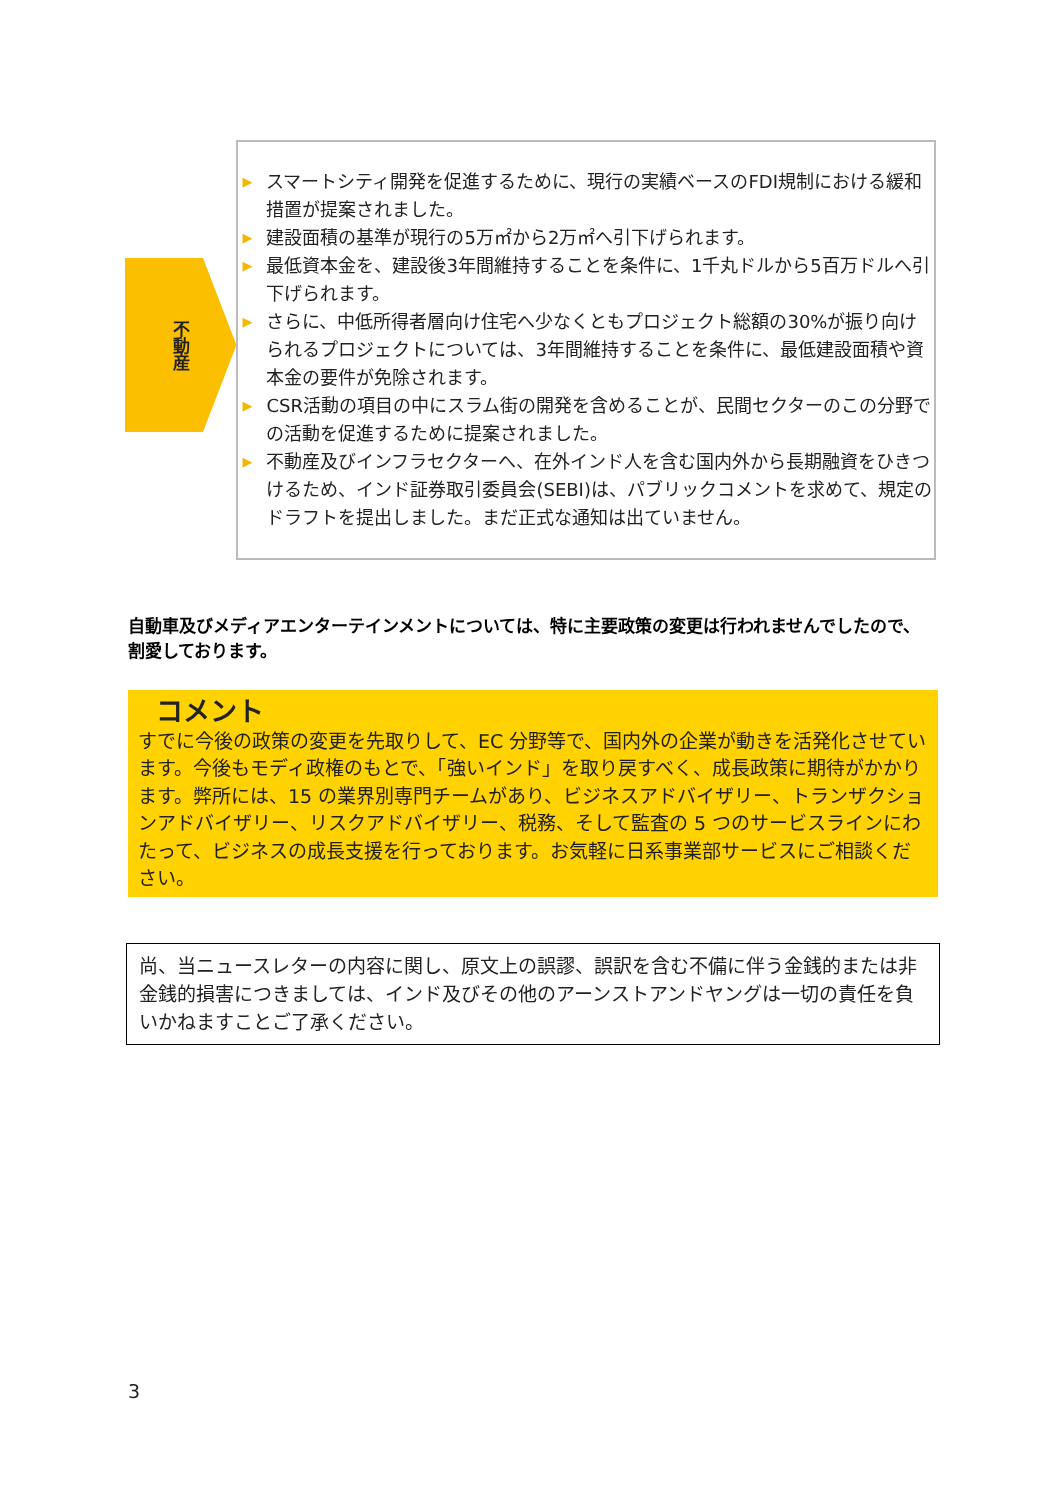不動産
▶ スマートシティ開発を促進するために、現行の実績ベースのFDI規制における緩和措置が提案されました。
▶ 建設面積の基準が現行の5万㎡から2万㎡へ引下げられます。
▶ 最低資本金を、建設後3年間維持することを条件に、1千丸ドルから5百万ドルへ引下げられます。
▶ さらに、中低所得者層向け住宅へ少なくともプロジェクト総額の30%が振り向けられるプロジェクトについては、3年間維持することを条件に、最低建設面積や資本金の要件が免除されます。
▶ CSR活動の項目の中にスラム街の開発を含めることが、民間セクターのこの分野での活動を促進するために提案されました。
▶ 不動産及びインフラセクターへ、在外インド人を含む国内外から長期融資をひきつけるため、インド証券取引委員会(SEBI)は、パブリックコメントを求めて、規定のドラフトを提出しました。まだ正式な通知は出ていません。
自動車及びメディアエンターテインメントについては、特に主要政策の変更は行われませんでしたので、割愛しております。
コメント
すでに今後の政策の変更を先取りして、EC 分野等で、国内外の企業が動きを活発化させています。今後もモディ政権のもとで、「強いインド」を取り戻すべく、成長政策に期待がかかります。弊所には、15 の業界別専門チームがあり、ビジネスアドバイザリー、トランザクションアドバイザリー、リスクアドバイザリー、税務、そして監査の 5 つのサービスラインにわたって、ビジネスの成長支援を行っております。お気軽に日系事業部サービスにご相談ください。
尚、当ニュースレターの内容に関し、原文上の誤謬、誤訳を含む不備に伴う金銭的または非金銭的損害につきましては、インド及びその他のアーンストアンドヤングは一切の責任を負いかねますことご了承ください。
3